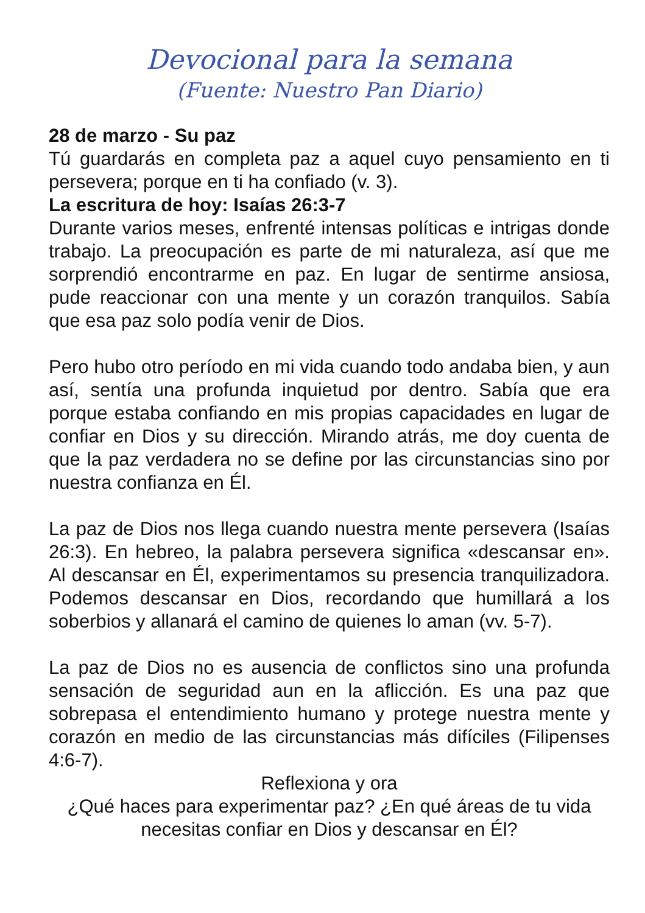Devocional para la semana
(Fuente: Nuestro Pan Diario)
28 de marzo - Su paz
Tú guardarás en completa paz a aquel cuyo pensamiento en ti persevera; porque en ti ha confiado (v. 3).
La escritura de hoy: Isaías 26:3-7
Durante varios meses, enfrenté intensas políticas e intrigas donde trabajo. La preocupación es parte de mi naturaleza, así que me sorprendió encontrarme en paz. En lugar de sentirme ansiosa, pude reaccionar con una mente y un corazón tranquilos. Sabía que esa paz solo podía venir de Dios.
Pero hubo otro período en mi vida cuando todo andaba bien, y aun así, sentía una profunda inquietud por dentro. Sabía que era porque estaba confiando en mis propias capacidades en lugar de confiar en Dios y su dirección. Mirando atrás, me doy cuenta de que la paz verdadera no se define por las circunstancias sino por nuestra confianza en Él.
La paz de Dios nos llega cuando nuestra mente persevera (Isaías 26:3). En hebreo, la palabra persevera significa «descansar en». Al descansar en Él, experimentamos su presencia tranquilizadora. Podemos descansar en Dios, recordando que humillará a los soberbios y allanará el camino de quienes lo aman (vv. 5-7).
La paz de Dios no es ausencia de conflictos sino una profunda sensación de seguridad aun en la aflicción. Es una paz que sobrepasa el entendimiento humano y protege nuestra mente y corazón en medio de las circunstancias más difíciles (Filipenses 4:6-7).
Reflexiona y ora
¿Qué haces para experimentar paz? ¿En qué áreas de tu vida necesitas confiar en Dios y descansar en Él?